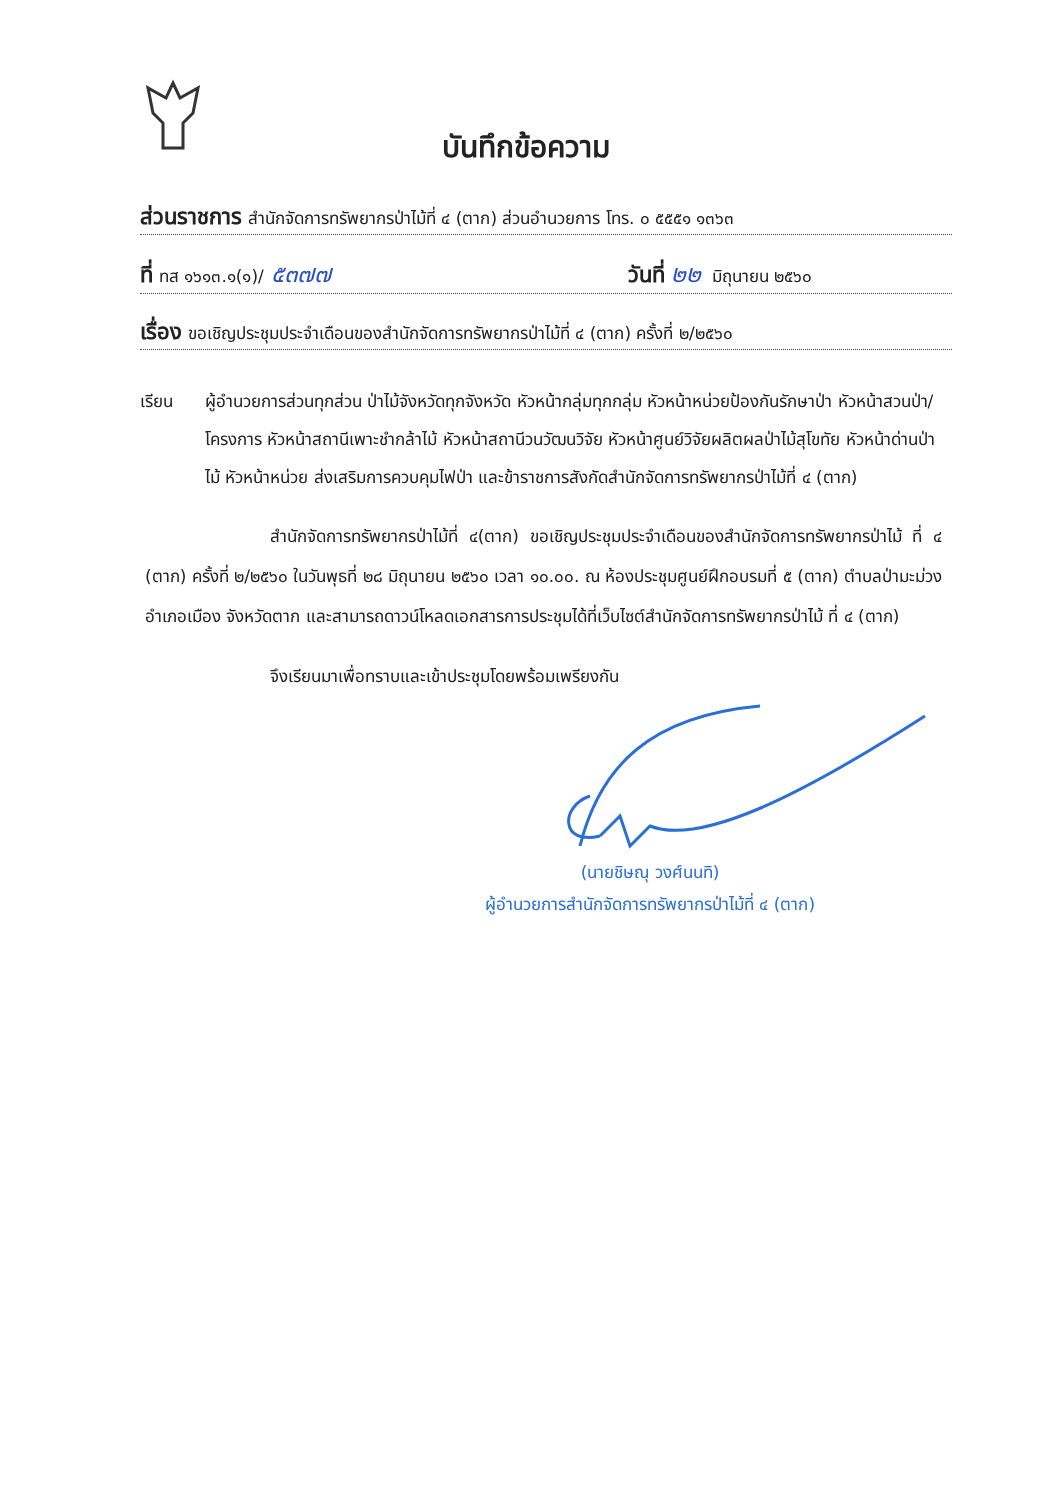บันทึกข้อความ
ส่วนราชการ สำนักจัดการทรัพยากรป่าไม้ที่ ๔ (ตาก) ส่วนอำนวยการ โทร. ๐ ๕๕๕๑ ๑๓๖๓
ที่ ทส ๑๖๑๓.๑(๑)/ ๕๓๗๗ วันที่ ๒๒ มิถุนายน ๒๕๖๐
เรื่อง ขอเชิญประชุมประจำเดือนของสำนักจัดการทรัพยากรป่าไม้ที่ ๔ (ตาก) ครั้งที่ ๒/๒๕๖๐
เรียน ผู้อำนวยการส่วนทุกส่วน ป่าไม้จังหวัดทุกจังหวัด หัวหน้ากลุ่มทุกกลุ่ม หัวหน้าหน่วยป้องกันรักษาป่า หัวหน้าสวนป่า/โครงการ หัวหน้าสถานีเพาะชำกล้าไม้ หัวหน้าสถานีวนวัฒนวิจัย หัวหน้าศูนย์วิจัยผลิตผลป่าไม้สุโขทัย หัวหน้าด่านป่าไม้ หัวหน้าหน่วย ส่งเสริมการควบคุมไฟป่า และข้าราชการสังกัดสำนักจัดการทรัพยากรป่าไม้ที่ ๔ (ตาก)
สำนักจัดการทรัพยากรป่าไม้ที่ ๔(ตาก) ขอเชิญประชุมประจำเดือนของสำนักจัดการทรัพยากรป่าไม้ ที่ ๔ (ตาก) ครั้งที่ ๒/๒๕๖๐ ในวันพุธที่ ๒๘ มิถุนายน ๒๕๖๐ เวลา ๑๐.๐๐. ณ ห้องประชุมศูนย์ฝึกอบรมที่ ๕ (ตาก) ตำบลป่ามะม่วง อำเภอเมือง จังหวัดตาก และสามารถดาวน์โหลดเอกสารการประชุมได้ที่เว็บไซต์สำนักจัดการทรัพยากรป่าไม้ ที่ ๔ (ตาก)
จึงเรียนมาเพื่อทราบและเข้าประชุมโดยพร้อมเพรียงกัน
(นายชิษณุ วงศ์นนทิ)
ผู้อำนวยการสำนักจัดการทรัพยากรป่าไม้ที่ ๔ (ตาก)